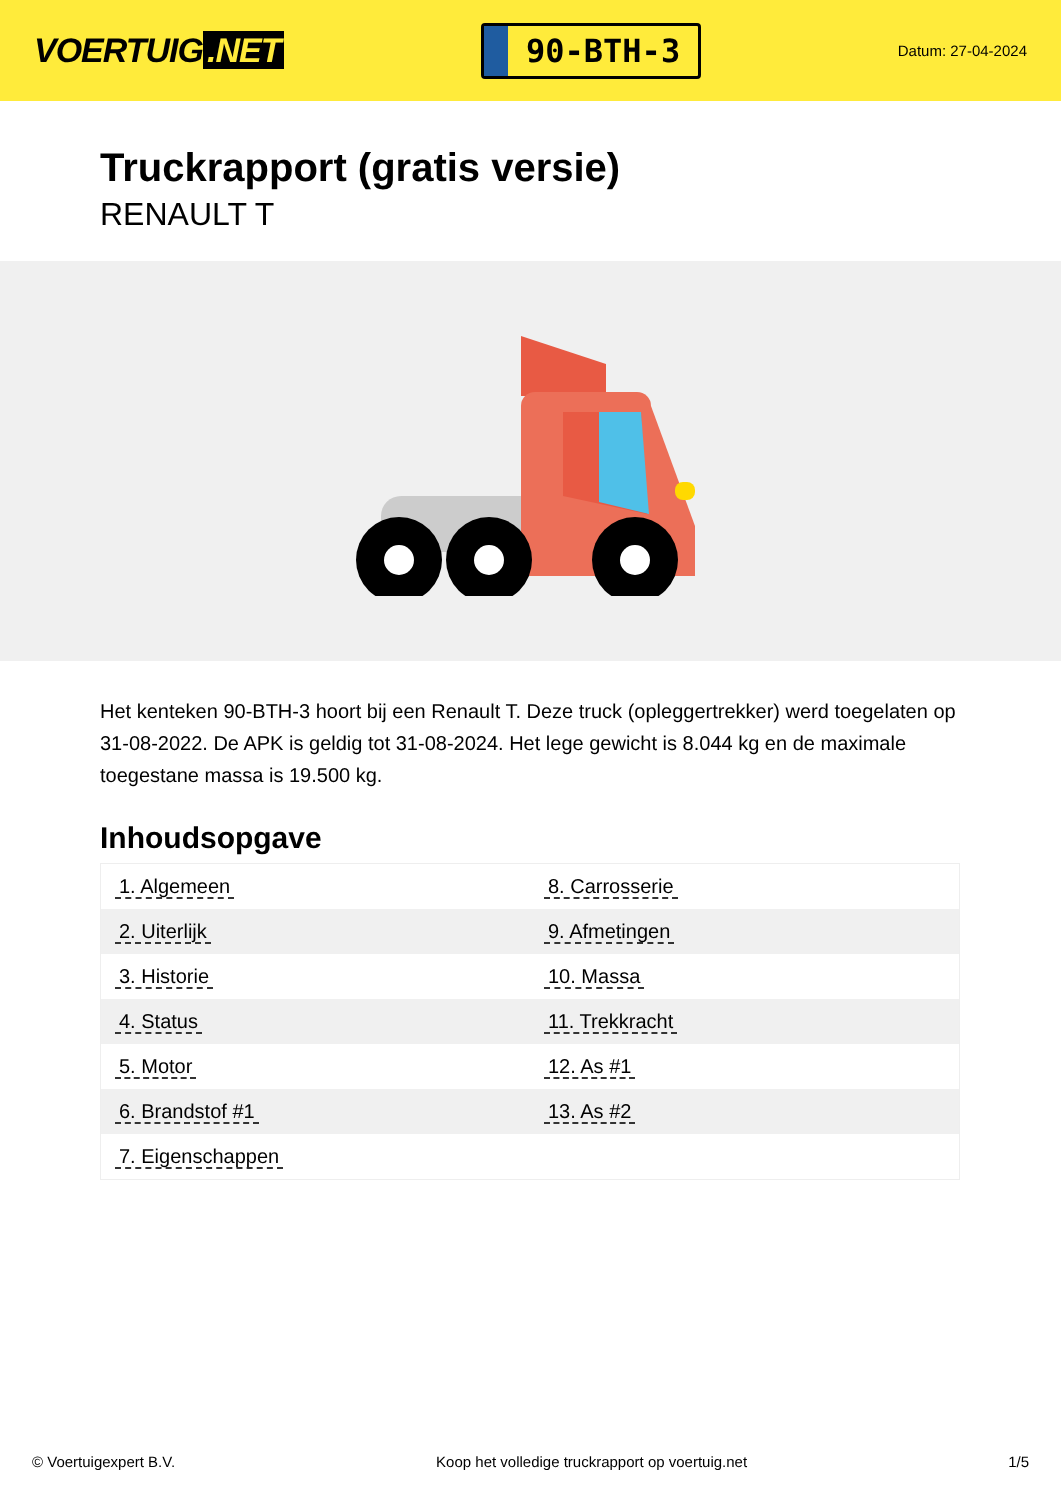VOERTUIG.NET
90-BTH-3
Datum: 27-04-2024
Truckrapport (gratis versie)
RENAULT T
Het kenteken 90-BTH-3 hoort bij een Renault T. Deze truck (opleggertrekker) werd toegelaten op 31-08-2022. De APK is geldig tot 31-08-2024. Het lege gewicht is 8.044 kg en de maximale toegestane massa is 19.500 kg.
Inhoudsopgave
| 1. Algemeen | 8. Carrosserie |
| 2. Uiterlijk | 9. Afmetingen |
| 3. Historie | 10. Massa |
| 4. Status | 11. Trekkracht |
| 5. Motor | 12. As #1 |
| 6. Brandstof #1 | 13. As #2 |
| 7. Eigenschappen | |
© Voertuigexpert B.V. Koop het volledige truckrapport op voertuig.net 1/5